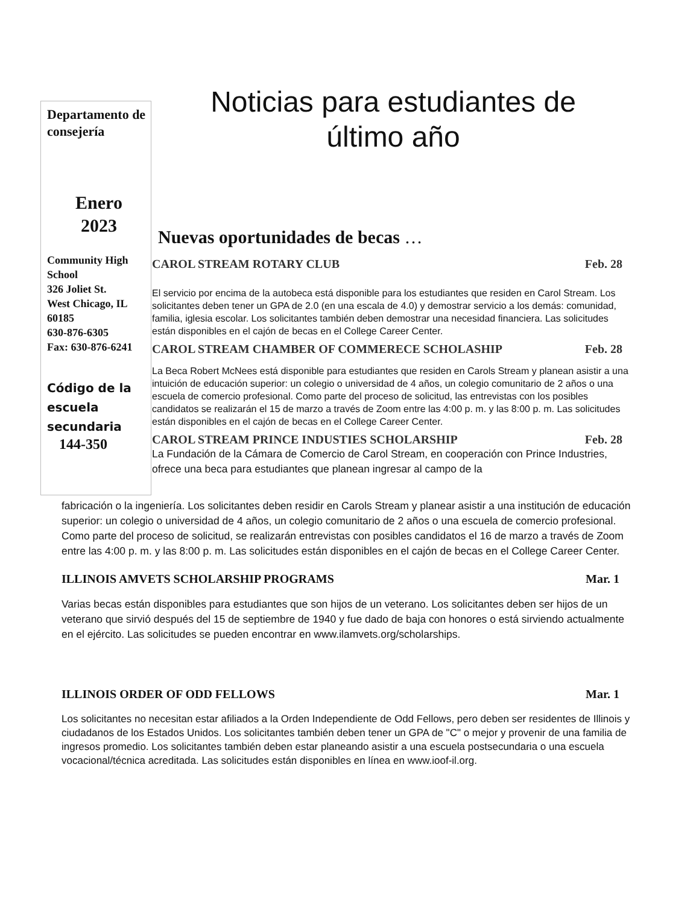Departamento de consejería
Enero
2023
Community High School
326 Joliet St.
West Chicago, IL 60185
630-876-6305
Fax: 630-876-6241
Código de la escuela secundaria
144-350
Noticias para estudiantes de
último año
Nuevas oportunidades de becas …
CAROL STREAM ROTARY CLUB Feb. 28
El servicio por encima de la autobeca está disponible para los estudiantes que residen en Carol Stream. Los solicitantes deben tener un GPA de 2.0 (en una escala de 4.0) y demostrar servicio a los demás: comunidad, familia, iglesia escolar. Los solicitantes también deben demostrar una necesidad financiera. Las solicitudes están disponibles en el cajón de becas en el College Career Center.
CAROL STREAM CHAMBER OF COMMERECE SCHOLASHIP Feb. 28
La Beca Robert McNees está disponible para estudiantes que residen en Carols Stream y planean asistir a una intuición de educación superior: un colegio o universidad de 4 años, un colegio comunitario de 2 años o una escuela de comercio profesional. Como parte del proceso de solicitud, las entrevistas con los posibles candidatos se realizarán el 15 de marzo a través de Zoom entre las 4:00 p. m. y las 8:00 p. m. Las solicitudes están disponibles en el cajón de becas en el College Career Center.
CAROL STREAM PRINCE INDUSTIES SCHOLARSHIP Feb. 28
La Fundación de la Cámara de Comercio de Carol Stream, en cooperación con Prince Industries, ofrece una beca para estudiantes que planean ingresar al campo de la
fabricación o la ingeniería. Los solicitantes deben residir en Carols Stream y planear asistir a una institución de educación superior: un colegio o universidad de 4 años, un colegio comunitario de 2 años o una escuela de comercio profesional. Como parte del proceso de solicitud, se realizarán entrevistas con posibles candidatos el 16 de marzo a través de Zoom entre las 4:00 p. m. y las 8:00 p. m. Las solicitudes están disponibles en el cajón de becas en el College Career Center.
ILLINOIS AMVETS SCHOLARSHIP PROGRAMS Mar. 1
Varias becas están disponibles para estudiantes que son hijos de un veterano. Los solicitantes deben ser hijos de un veterano que sirvió después del 15 de septiembre de 1940 y fue dado de baja con honores o está sirviendo actualmente en el ejército. Las solicitudes se pueden encontrar en www.ilamvets.org/scholarships.
ILLINOIS ORDER OF ODD FELLOWS Mar. 1
Los solicitantes no necesitan estar afiliados a la Orden Independiente de Odd Fellows, pero deben ser residentes de Illinois y ciudadanos de los Estados Unidos. Los solicitantes también deben tener un GPA de "C" o mejor y provenir de una familia de ingresos promedio. Los solicitantes también deben estar planeando asistir a una escuela postsecundaria o una escuela vocacional/técnica acreditada. Las solicitudes están disponibles en línea en www.ioof-il.org.